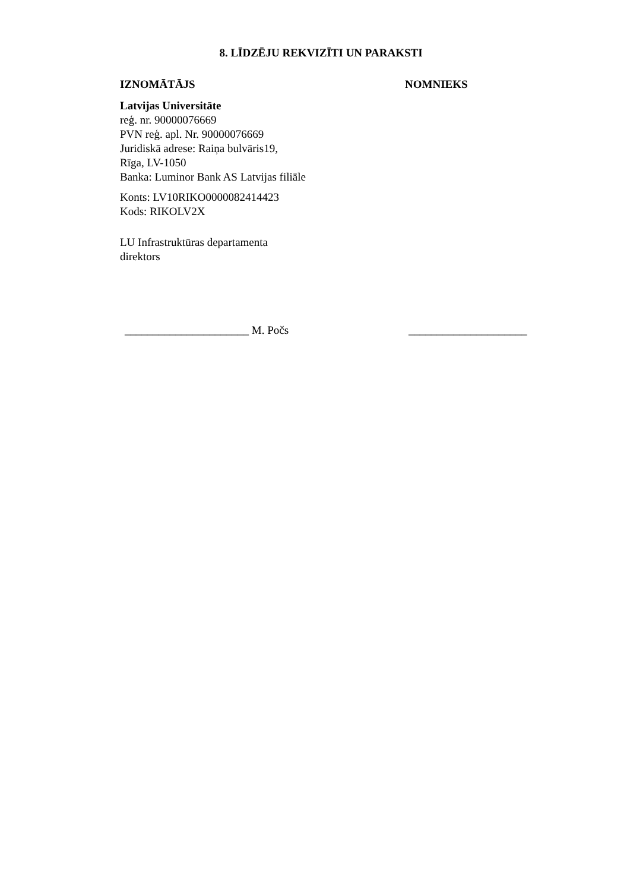8. LĪDZĒJU REKVIZĪTI UN PARAKSTI
IZNOMĀTĀJS
Latvijas Universitāte
reģ. nr. 90000076669
PVN reģ. apl. Nr. 90000076669
Juridiskā adrese: Raiņa bulvāris19,
Rīga, LV-1050
Banka: Luminor Bank AS Latvijas filiāle
Konts: LV10RIKO0000082414423
Kods: RIKOLV2X
LU Infrastruktūras departamenta
direktors
NOMNIEKS
______________________ M. Počs _____________________